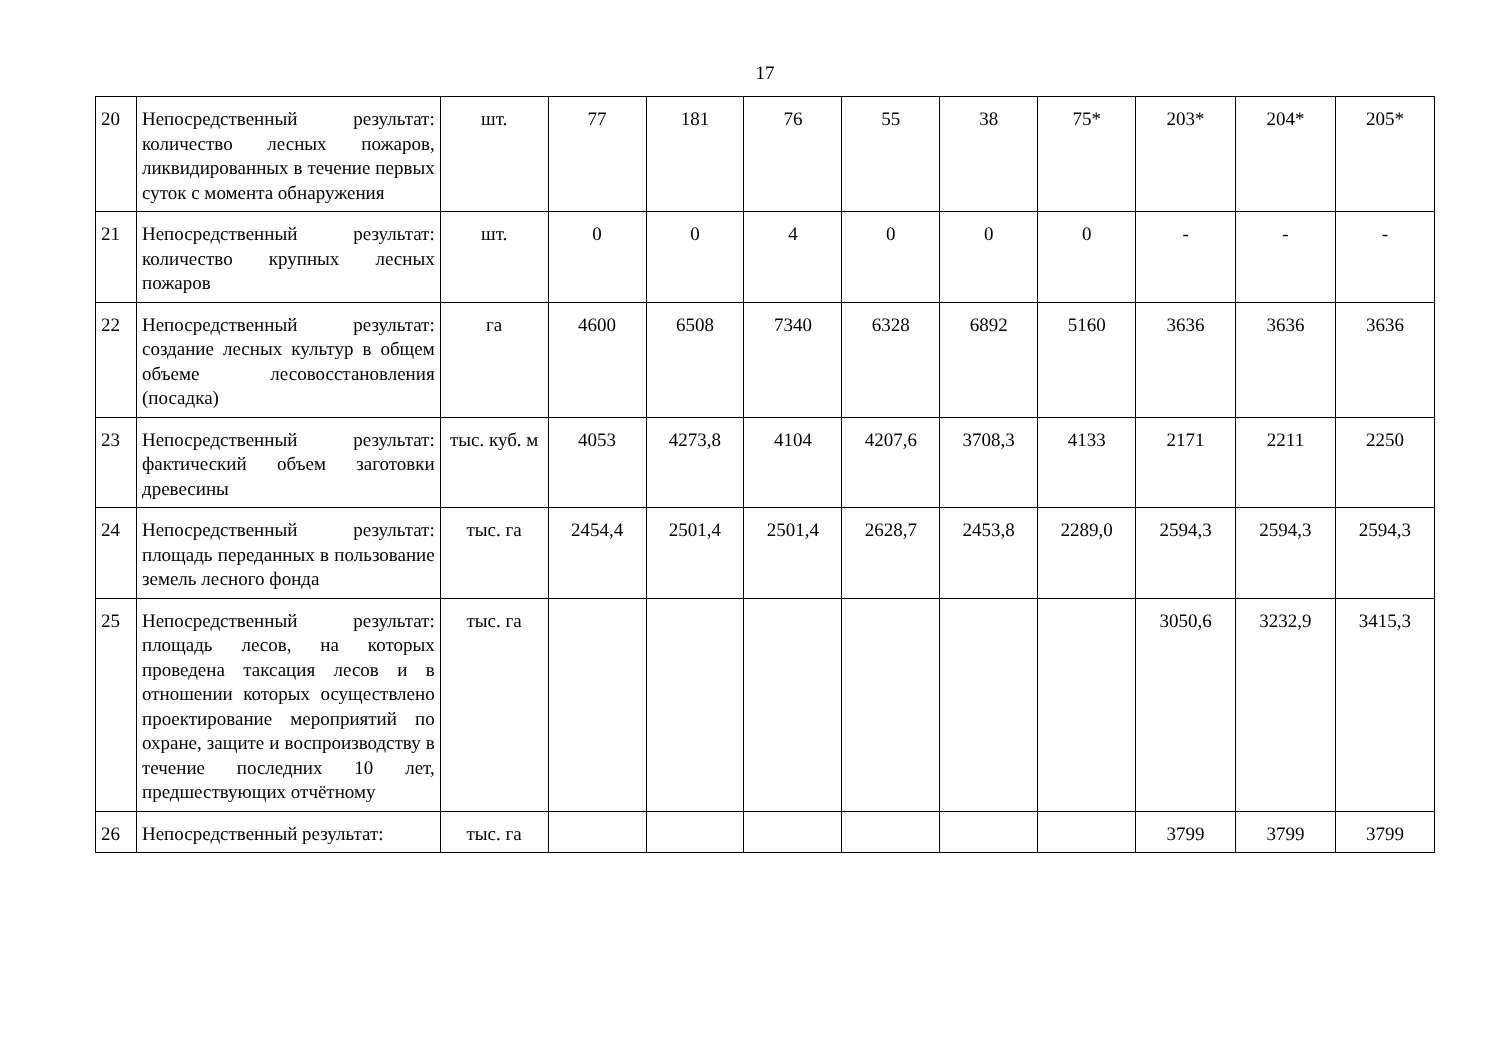17
| 20 | Непосредственный результат: количество лесных пожаров, ликвидированных в течение первых суток с момента обна­ружения | шт. | 77 | 181 | 76 | 55 | 38 | 75* | 203* | 204* | 205* |
| 21 | Непосредственный результат: количество крупных лесных пожаров | шт. | 0 | 0 | 4 | 0 | 0 | 0 | - | - | - |
| 22 | Непосредственный результат: создание лесных культур в об­щем объеме лесовосстановле­ния (посадка) | га | 4600 | 6508 | 7340 | 6328 | 6892 | 5160 | 3636 | 3636 | 3636 |
| 23 | Непосредственный результат: фактический объем заготовки древесины | тыс. куб. м | 4053 | 4273,8 | 4104 | 4207,6 | 3708,3 | 4133 | 2171 | 2211 | 2250 |
| 24 | Непосредственный результат: площадь переданных в пользо­вание земель лесного фонда | тыс. га | 2454,4 | 2501,4 | 2501,4 | 2628,7 | 2453,8 | 2289,0 | 2594,3 | 2594,3 | 2594,3 |
| 25 | Непосредственный результат: площадь лесов, на которых проведена таксация лесов и в отношении которых осуществ­лено проектирование меропри­ятий по охране, защите и вос­производству в течение по­следних 10 лет, предшествую­щих отчётному | тыс. га | | | | | | | 3050,6 | 3232,9 | 3415,3 |
| 26 | Непосредственный результат: | тыс. га | | | | | | | 3799 | 3799 | 3799 |